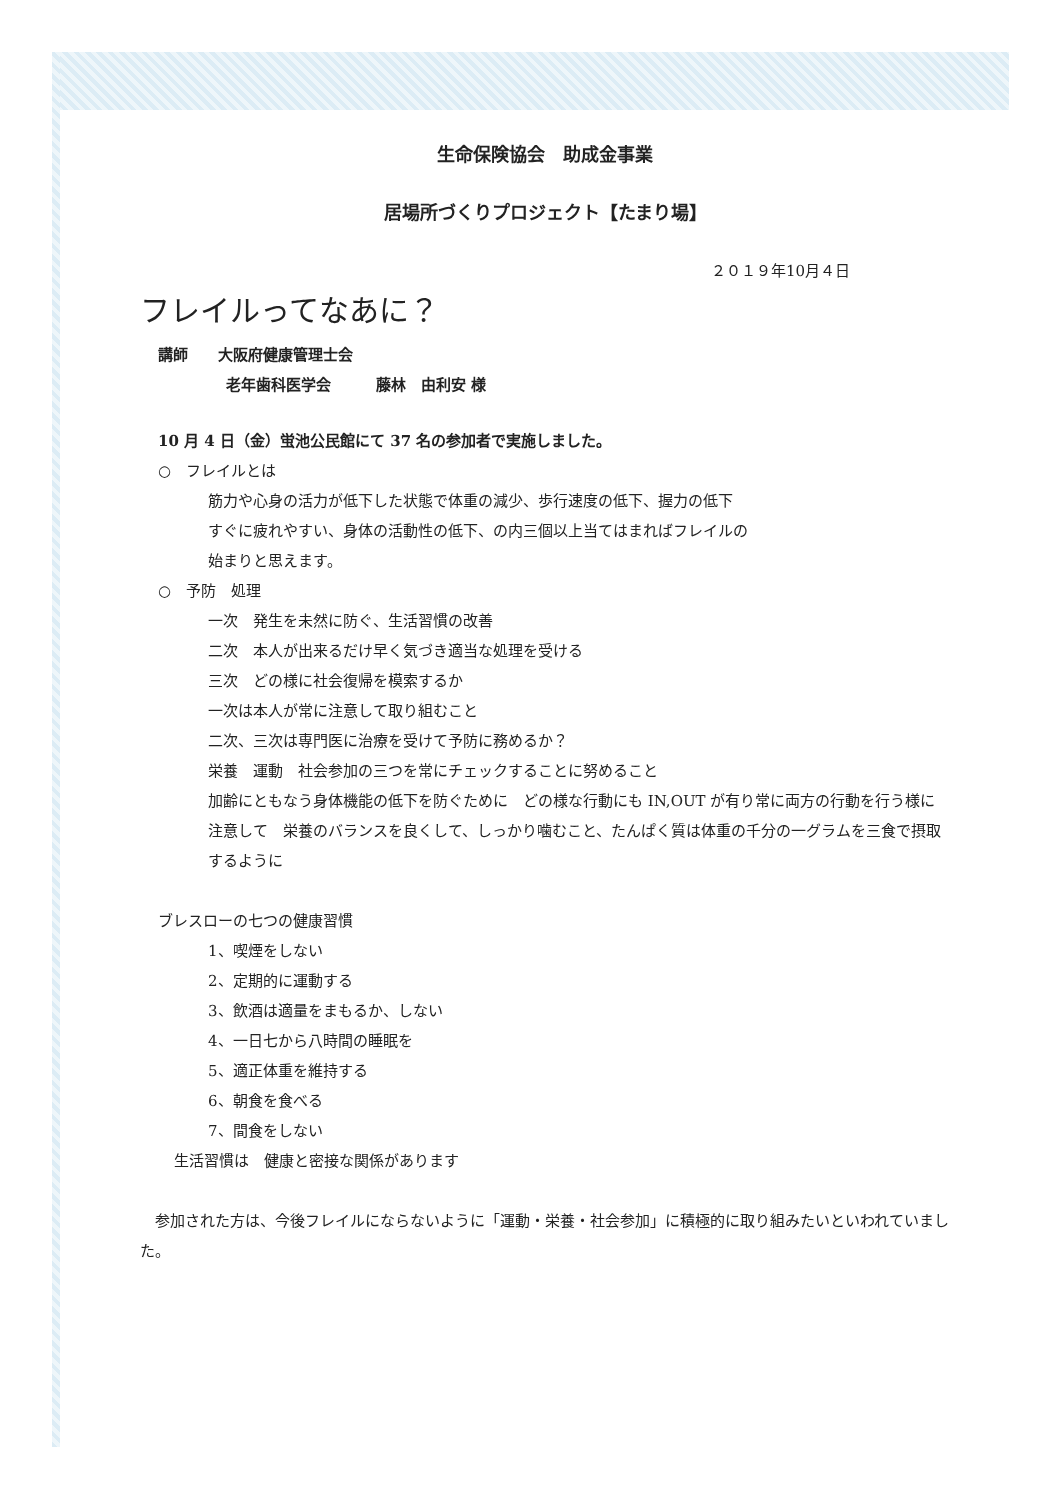生命保険協会　助成金事業
居場所づくりプロジェクト【たまり場】
２０１９年10月４日
フレイルってなあに？
講師　　大阪府健康管理士会
老年歯科医学会　　　藤林　由利安 様
10 月 4 日（金）蛍池公民館にて 37 名の参加者で実施しました。
○　フレイルとは
筋力や心身の活力が低下した状態で体重の減少、歩行速度の低下、握力の低下
すぐに疲れやすい、身体の活動性の低下、の内三個以上当てはまればフレイルの
始まりと思えます。
○　予防　処理
一次　発生を未然に防ぐ、生活習慣の改善
二次　本人が出来るだけ早く気づき適当な処理を受ける
三次　どの様に社会復帰を模索するか
一次は本人が常に注意して取り組むこと
二次、三次は専門医に治療を受けて予防に務めるか？
栄養　運動　社会参加の三つを常にチェックすることに努めること
加齢にともなう身体機能の低下を防ぐために　どの様な行動にも IN,OUT が有り常に両方の行動を行う様に注意して　栄養のバランスを良くして、しっかり噛むこと、たんぱく質は体重の千分の一グラムを三食で摂取するように
ブレスローの七つの健康習慣
1、喫煙をしない
2、定期的に運動する
3、飲酒は適量をまもるか、しない
4、一日七から八時間の睡眠を
5、適正体重を維持する
6、朝食を食べる
7、間食をしない
生活習慣は　健康と密接な関係があります
　参加された方は、今後フレイルにならないように「運動・栄養・社会参加」に積極的に取り組みたいといわれていました。